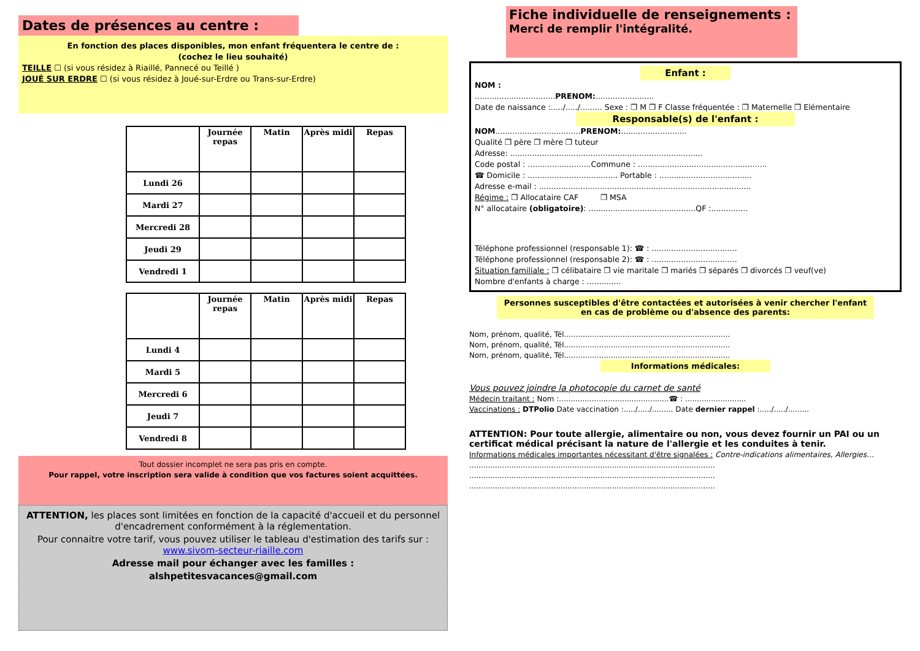Dates de présences au centre :
En fonction des places disponibles, mon enfant fréquentera le centre de :
(cochez le lieu souhaité)
TEILLE ☐ (si vous résidez à Riaillé, Pannecé ou Teillé )
JOUÉ SUR ERDRE ☐ (si vous résidez à Joué-sur-Erdre ou Trans-sur-Erdre)
| | Journée repas | Matin | Après midi | Repas |
| --- | --- | --- | --- | --- |
| Lundi 26 | | | | |
| Mardi 27 | | | | |
| Mercredi 28 | | | | |
| Jeudi 29 | | | | |
| Vendredi 1 | | | | |
| | Journée repas | Matin | Après midi | Repas |
| --- | --- | --- | --- | --- |
| Lundi 4 | | | | |
| Mardi 5 | | | | |
| Mercredi 6 | | | | |
| Jeudi 7 | | | | |
| Vendredi 8 | | | | |
Tout dossier incomplet ne sera pas pris en compte.
Pour rappel, votre inscription sera valide à condition que vos factures soient acquittées.
ATTENTION, les places sont limitées en fonction de la capacité d'accueil et du personnel d'encadrement conformément à la réglementation.
Pour connaitre votre tarif, vous pouvez utiliser le tableau d'estimation des tarifs sur : www.sivom-secteur-riaille.com
Adresse mail pour échanger avec les familles :
alshpetitesvacances@gmail.com
Fiche individuelle de renseignements :
Merci de remplir l'intégralité.
Enfant :
NOM :
.................................PRENOM:........................
Date de naissance :...../...../......... Sexe : ❒ M ❒ F Classe fréquentée : ❒ Maternelle ❒ Elémentaire
Responsable(s) de l'enfant :
NOM...................................PRENOM:...........................
Qualité ❒ père ❒ mère ❒ tuteur
Adresse: ...............................................................................
Code postal : ..........................Commune : .....................................................
☎ Domicile : ..................................... Portable : ......................................
Adresse e-mail : .......................................................................................
Régime : ❒ Allocataire CAF ❒ MSA
N° allocataire (obligatoire): ............................................QF :...............
Téléphone professionnel (responsable 1): ☎ : ...................................
Téléphone professionnel (responsable 2): ☎ : ...................................
Situation familiale : ❒ célibataire ❒ vie maritale ❒ mariés ❒ séparés ❒ divorcés ❒ veuf(ve)
Nombre d'enfants à charge : ..............
Personnes susceptibles d'être contactées et autorisées à venir chercher l'enfant en cas de problème ou d'absence des parents:
Nom, prénom, qualité, Tél.......................................................................
Nom, prénom, qualité, Tél.......................................................................
Nom, prénom, qualité, Tél.......................................................................
Informations médicales:
Vous pouvez joindre la photocopie du carnet de santé
Médecin traitant : Nom :...............................................☎ : ..........................
Vaccinations : DTPolio Date vaccination :...../...../......... Date dernier rappel :...../...../.........
ATTENTION: Pour toute allergie, alimentaire ou non, vous devez fournir un PAI ou un certificat médical précisant la nature de l'allergie et les conduites à tenir.
Informations médicales importantes nécessitant d'être signalées : Contre-indications alimentaires, Allergies…
.........................................................................................................
.........................................................................................................
.........................................................................................................